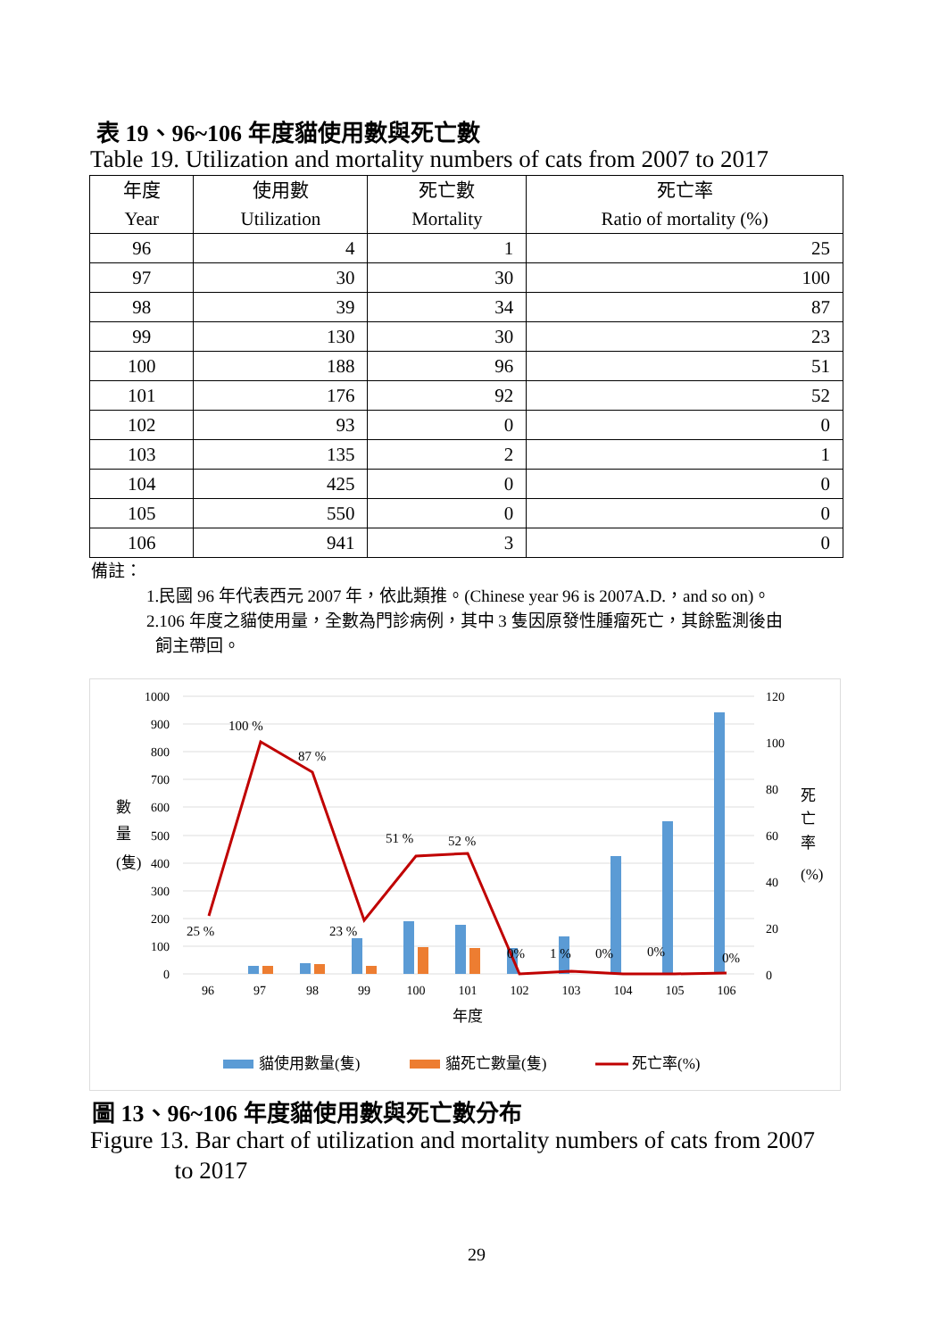表 19、96~106 年度貓使用數與死亡數
Table 19. Utilization and mortality numbers of cats from 2007 to 2017
| 年度 Year | 使用數 Utilization | 死亡數 Mortality | 死亡率 Ratio of mortality (%) |
| --- | --- | --- | --- |
| 96 | 4 | 1 | 25 |
| 97 | 30 | 30 | 100 |
| 98 | 39 | 34 | 87 |
| 99 | 130 | 30 | 23 |
| 100 | 188 | 96 | 51 |
| 101 | 176 | 92 | 52 |
| 102 | 93 | 0 | 0 |
| 103 | 135 | 2 | 1 |
| 104 | 425 | 0 | 0 |
| 105 | 550 | 0 | 0 |
| 106 | 941 | 3 | 0 |
備註：
1.民國 96 年代表西元 2007 年，依此類推。(Chinese year 96 is 2007A.D.，and so on)。
2.106 年度之貓使用量，全數為門診病例，其中 3 隻因原發性腫瘤死亡，其餘監測後由
飼主帶回。
1000
900
800
700
600
500
400
300
200
100
0
120
100
80
60
40
20
0
數
量
(隻)
死
亡
率
(%)
96
97
98
99
100
101
102
103
104
105
106
年度
25 %
100 %
87 %
23 %
51 %
52 %
0%
1 %
0%
0%
0%
貓使用數量(隻)
貓死亡數量(隻)
死亡率(%)
圖 13、96~106 年度貓使用數與死亡數分布
Figure 13. Bar chart of utilization and mortality numbers of cats from 2007
to 2017
29